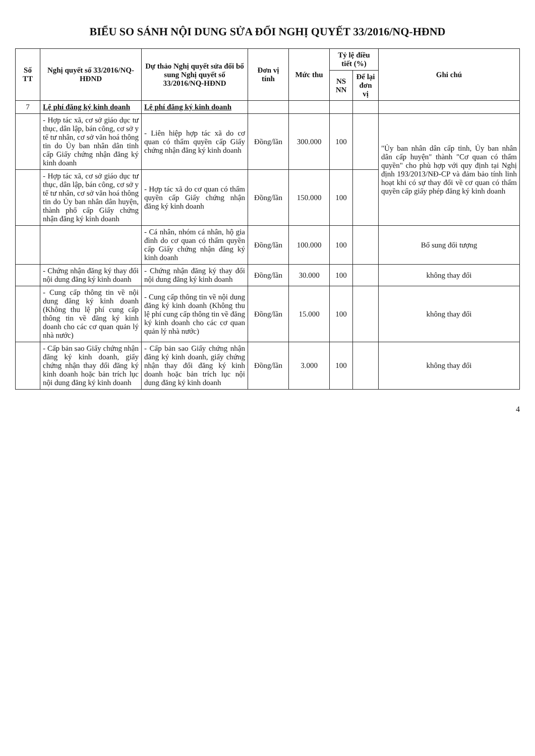BIỂU SO SÁNH NỘI DUNG SỬA ĐỔI NGHỊ QUYẾT 33/2016/NQ-HĐND
| Số TT | Nghị quyết số 33/2016/NQ-HĐND | Dự thảo Nghị quyết sửa đổi bổ sung Nghị quyết số 33/2016/NQ-HĐND | Đơn vị tính | Mức thu | Tỷ lệ điều tiết (%) | | Ghi chú |
| --- | --- | --- | --- | --- | --- | --- | --- |
| | | | | | NS NN | Để lại đơn vị | |
| 7 | Lệ phí đăng ký kinh doanh | Lệ phí đăng ký kinh doanh | | | | | |
| | - Hợp tác xã, cơ sở giáo dục tư thục, dân lập, bán công, cơ sở y tế tư nhân, cơ sở văn hoá thông tin do Ủy ban nhân dân tỉnh cấp Giấy chứng nhận đăng ký kinh doanh | - Liên hiệp hợp tác xã do cơ quan có thẩm quyền cấp Giấy chứng nhận đăng ký kinh doanh | Đồng/lần | 300.000 | 100 | | "Ủy ban nhân dân cấp tỉnh, Ủy ban nhân dân cấp huyện" thành "Cơ quan có thẩm quyền" cho phù hợp với quy định tại Nghị định 193/2013/NĐ-CP và đảm bảo tính linh hoạt khi có sự thay đổi về cơ quan có thẩm quyền cấp giấy phép đăng ký kinh doanh |
| | - Hợp tác xã, cơ sở giáo dục tư thục, dân lập, bán công, cơ sở y tế tư nhân, cơ sở văn hoá thông tin do Ủy ban nhân dân huyện, thành phố cấp Giấy chứng nhận đăng ký kinh doanh | - Hợp tác xã do cơ quan có thẩm quyền cấp Giấy chứng nhận đăng ký kinh doanh | Đồng/lần | 150.000 | 100 | | |
| | | - Cá nhân, nhóm cá nhân, hộ gia đình do cơ quan có thẩm quyền cấp Giấy chứng nhận đăng ký kinh doanh | Đồng/lần | 100.000 | 100 | | Bổ sung đối tượng |
| | - Chứng nhận đăng ký thay đổi nội dung đăng ký kinh doanh | - Chứng nhận đăng ký thay đổi nội dung đăng ký kinh doanh | Đồng/lần | 30.000 | 100 | | không thay đổi |
| | - Cung cấp thông tin về nội dung đăng ký kinh doanh (Không thu lệ phí cung cấp thông tin về đăng ký kinh doanh cho các cơ quan quản lý nhà nước) | - Cung cấp thông tin về nội dung đăng ký kinh doanh (Không thu lệ phí cung cấp thông tin về đăng ký kinh doanh cho các cơ quan quản lý nhà nước) | Đồng/lần | 15.000 | 100 | | không thay đổi |
| | - Cấp bản sao Giấy chứng nhận đăng ký kinh doanh, giấy chứng nhận thay đổi đăng ký kinh doanh hoặc bản trích lục nội dung đăng ký kinh doanh | - Cấp bản sao Giấy chứng nhận đăng ký kinh doanh, giấy chứng nhận thay đổi đăng ký kinh doanh hoặc bản trích lục nội dung đăng ký kinh doanh | Đồng/lần | 3.000 | 100 | | không thay đổi |
4